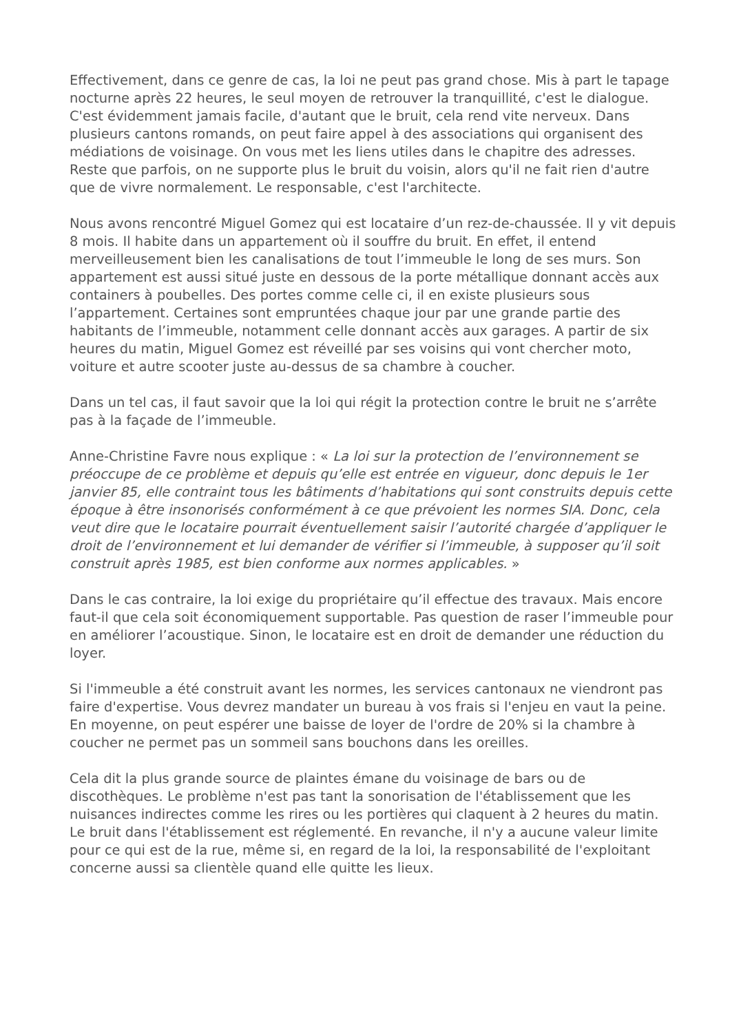Effectivement, dans ce genre de cas, la loi ne peut pas grand chose. Mis à part le tapage nocturne après 22 heures, le seul moyen de retrouver la tranquillité, c'est le dialogue. C'est évidemment jamais facile, d'autant que le bruit, cela rend vite nerveux. Dans plusieurs cantons romands, on peut faire appel à des associations qui organisent des médiations de voisinage. On vous met les liens utiles dans le chapitre des adresses. Reste que parfois, on ne supporte plus le bruit du voisin, alors qu'il ne fait rien d'autre que de vivre normalement. Le responsable, c'est l'architecte.
Nous avons rencontré Miguel Gomez qui est locataire d’un rez-de-chaussée. Il y vit depuis 8 mois. Il habite dans un appartement où il souffre du bruit. En effet, il entend merveilleusement bien les canalisations de tout l’immeuble le long de ses murs. Son appartement est aussi situé juste en dessous de la porte métallique donnant accès aux containers à poubelles. Des portes comme celle ci, il en existe plusieurs sous l’appartement. Certaines sont empruntées chaque jour par une grande partie des habitants de l’immeuble, notamment celle donnant accès aux garages. A partir de six heures du matin, Miguel Gomez est réveillé par ses voisins qui vont chercher moto, voiture et autre scooter juste au-dessus de sa chambre à coucher.
Dans un tel cas, il faut savoir que la loi qui régit la protection contre le bruit ne s’arrête pas à la façade de l’immeuble.
Anne-Christine Favre nous explique : « La loi sur la protection de l’environnement se préoccupe de ce problème et depuis qu’elle est entrée en vigueur, donc depuis le 1er janvier 85, elle contraint tous les bâtiments d’habitations qui sont construits depuis cette époque à être insonorisés conformément à ce que prévoient les normes SIA. Donc, cela veut dire que le locataire pourrait éventuellement saisir l’autorité chargée d’appliquer le droit de l’environnement et lui demander de vérifier si l’immeuble, à supposer qu’il soit construit après 1985, est bien conforme aux normes applicables. »
Dans le cas contraire, la loi exige du propriétaire qu’il effectue des travaux. Mais encore faut-il que cela soit économiquement supportable. Pas question de raser l’immeuble pour en améliorer l’acoustique. Sinon, le locataire est en droit de demander une réduction du loyer.
Si l'immeuble a été construit avant les normes, les services cantonaux ne viendront pas faire d'expertise. Vous devrez mandater un bureau à vos frais si l'enjeu en vaut la peine.
En moyenne, on peut espérer une baisse de loyer de l'ordre de 20% si la chambre à coucher ne permet pas un sommeil sans bouchons dans les oreilles.
Cela dit la plus grande source de plaintes émane du voisinage de bars ou de discothèques. Le problème n'est pas tant la sonorisation de l'établissement que les nuisances indirectes comme les rires ou les portières qui claquent à 2 heures du matin. Le bruit dans l'établissement est réglementé. En revanche, il n'y a aucune valeur limite pour ce qui est de la rue, même si, en regard de la loi, la responsabilité de l'exploitant concerne aussi sa clientèle quand elle quitte les lieux.